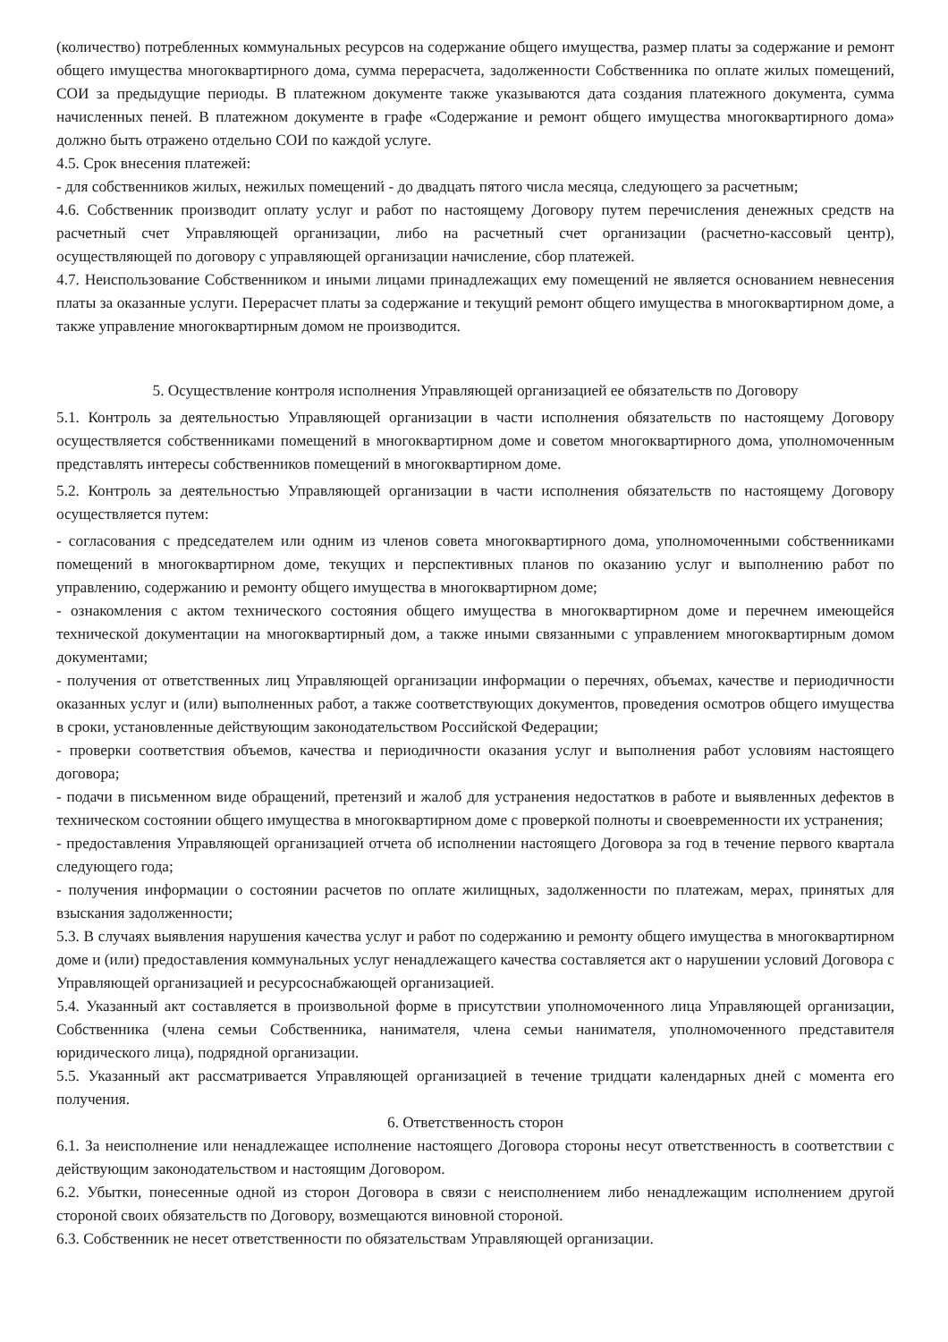(количество) потребленных коммунальных ресурсов на содержание общего имущества, размер платы за содержание и ремонт общего имущества многоквартирного дома, сумма перерасчета, задолженности Собственника по оплате жилых помещений, СОИ за предыдущие периоды. В платежном документе также указываются дата создания платежного документа, сумма начисленных пеней. В платежном документе в графе «Содержание и ремонт общего имущества многоквартирного дома» должно быть отражено отдельно СОИ по каждой услуге.
4.5. Срок внесения платежей:
- для собственников жилых, нежилых помещений - до двадцать пятого числа месяца, следующего за расчетным;
4.6. Собственник производит оплату услуг и работ по настоящему Договору путем перечисления денежных средств на расчетный счет Управляющей организации, либо на расчетный счет организации (расчетно-кассовый центр), осуществляющей по договору с управляющей организации начисление, сбор платежей.
4.7. Неиспользование Собственником и иными лицами принадлежащих ему помещений не является основанием невнесения платы за оказанные услуги. Перерасчет платы за содержание и текущий ремонт общего имущества в многоквартирном доме, а также управление многоквартирным домом не производится.
5. Осуществление контроля исполнения Управляющей организацией ее обязательств по Договору
5.1. Контроль за деятельностью Управляющей организации в части исполнения обязательств по настоящему Договору осуществляется собственниками помещений в многоквартирном доме и советом многоквартирного дома, уполномоченным представлять интересы собственников помещений в многоквартирном доме.
5.2. Контроль за деятельностью Управляющей организации в части исполнения обязательств по настоящему Договору осуществляется путем:
- согласования с председателем или одним из членов совета многоквартирного дома, уполномоченными собственниками помещений в многоквартирном доме, текущих и перспективных планов по оказанию услуг и выполнению работ по управлению, содержанию и ремонту общего имущества в многоквартирном доме;
- ознакомления с актом технического состояния общего имущества в многоквартирном доме и перечнем имеющейся технической документации на многоквартирный дом, а также иными связанными с управлением многоквартирным домом документами;
- получения от ответственных лиц Управляющей организации информации о перечнях, объемах, качестве и периодичности оказанных услуг и (или) выполненных работ, а также соответствующих документов, проведения осмотров общего имущества в сроки, установленные действующим законодательством Российской Федерации;
- проверки соответствия объемов, качества и периодичности оказания услуг и выполнения работ условиям настоящего договора;
- подачи в письменном виде обращений, претензий и жалоб для устранения недостатков в работе и выявленных дефектов в техническом состоянии общего имущества в многоквартирном доме с проверкой полноты и своевременности их устранения;
- предоставления Управляющей организацией отчета об исполнении настоящего Договора за год в течение первого квартала следующего года;
- получения информации о состоянии расчетов по оплате жилищных, задолженности по платежам, мерах, принятых для взыскания задолженности;
5.3. В случаях выявления нарушения качества услуг и работ по содержанию и ремонту общего имущества в многоквартирном доме и (или) предоставления коммунальных услуг ненадлежащего качества составляется акт о нарушении условий Договора с Управляющей организацией и ресурсоснабжающей организацией.
5.4. Указанный акт составляется в произвольной форме в присутствии уполномоченного лица Управляющей организации, Собственника (члена семьи Собственника, нанимателя, члена семьи нанимателя, уполномоченного представителя юридического лица), подрядной организации.
5.5. Указанный акт рассматривается Управляющей организацией в течение тридцати календарных дней с момента его получения.
6. Ответственность сторон
6.1. За неисполнение или ненадлежащее исполнение настоящего Договора стороны несут ответственность в соответствии с действующим законодательством и настоящим Договором.
6.2. Убытки, понесенные одной из сторон Договора в связи с неисполнением либо ненадлежащим исполнением другой стороной своих обязательств по Договору, возмещаются виновной стороной.
6.3. Собственник не несет ответственности по обязательствам Управляющей организации.